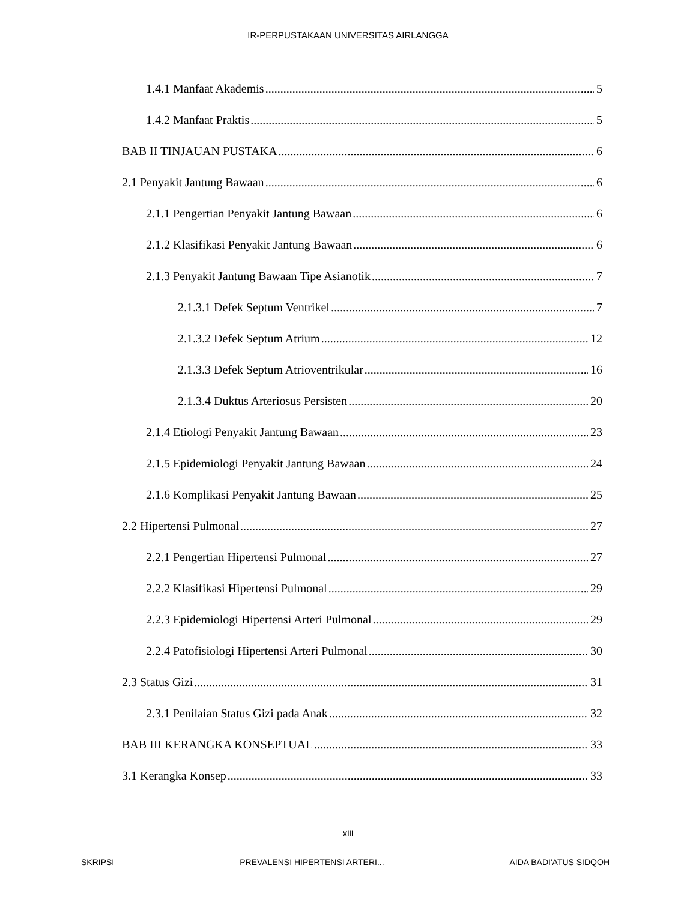IR-PERPUSTAKAAN UNIVERSITAS AIRLANGGA
1.4.1 Manfaat Akademis 5
1.4.2 Manfaat Praktis 5
BAB II TINJAUAN PUSTAKA 6
2.1 Penyakit Jantung Bawaan 6
2.1.1 Pengertian Penyakit Jantung Bawaan 6
2.1.2 Klasifikasi Penyakit Jantung Bawaan 6
2.1.3 Penyakit Jantung Bawaan Tipe Asianotik 7
2.1.3.1 Defek Septum Ventrikel 7
2.1.3.2 Defek Septum Atrium 12
2.1.3.3 Defek Septum Atrioventrikular 16
2.1.3.4 Duktus Arteriosus Persisten 20
2.1.4 Etiologi Penyakit Jantung Bawaan 23
2.1.5 Epidemiologi Penyakit Jantung Bawaan 24
2.1.6 Komplikasi Penyakit Jantung Bawaan 25
2.2 Hipertensi Pulmonal 27
2.2.1 Pengertian Hipertensi Pulmonal 27
2.2.2 Klasifikasi Hipertensi Pulmonal 29
2.2.3 Epidemiologi Hipertensi Arteri Pulmonal 29
2.2.4 Patofisiologi Hipertensi Arteri Pulmonal 30
2.3 Status Gizi 31
2.3.1 Penilaian Status Gizi pada Anak 32
BAB III KERANGKA KONSEPTUAL 33
3.1 Kerangka Konsep 33
xiii
SKRIPSI PREVALENSI HIPERTENSI ARTERI... AIDA BADI'ATUS SIDQOH